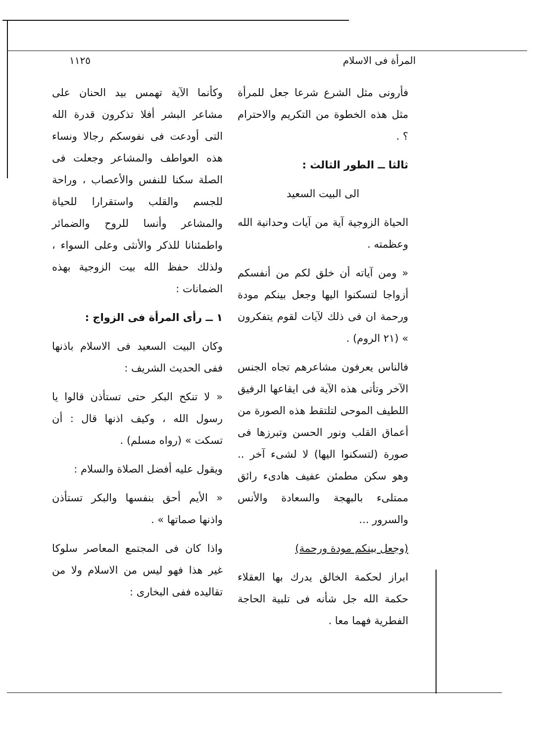المرأة فى الاسلام ١١٢٥
فأرونى مثل الشرع شرعا جعل للمرأة مثل هذه الخطوة من التكريم والاحترام ؟ .
ثالثا ــ الطور الثالث :
الى البيت السعيد
الحياة الزوجية آية من آيات وحدانية الله وعظمته .
« ومن آياته أن خلق لكم من أنفسكم أزواجا لتسكنوا اليها وجعل بينكم مودة ورحمة ان فى ذلك لآيات لقوم يتفكرون » (٢١ الروم) .
فالناس يعرفون مشاعرهم تجاه الجنس الآخر وتأتى هذه الآية فى ايقاعها الرفيق اللطيف الموحى لتلتقط هذه الصورة من أعماق القلب ونور الحسن وتبرزها فى صورة (لتسكنوا اليها) لا لشىء آخر .. وهو سكن مطمئن عفيف هادىء رائق ممتلىء بالبهجة والسعادة والأنس والسرور ...
(وجعل بينكم مودة ورحمة)
ابراز لحكمة الخالق يدرك بها العقلاء حكمة الله جل شأنه فى تلبية الحاجة الفطرية فهما معا .
وكأنما الآية تهمس بيد الحنان على مشاعر البشر أفلا تذكرون قدرة الله التى أودعت فى نفوسكم رجالا ونساء هذه العواطف والمشاعر وجعلت فى الصلة سكنا للنفس والأعصاب ، وراحة للجسم والقلب واستقرارا للحياة والمشاعر وأنسا للروح والضمائر واطمئنانا للذكر والأنثى وعلى السواء ، ولذلك حفظ الله بيت الزوجية بهذه الضمانات :
١ ــ رأى المرأة فى الزواج :
وكان البيت السعيد فى الاسلام باذنها ففى الحديث الشريف :
« لا تنكح البكر حتى تستأذن قالوا يا رسول الله ، وكيف اذنها قال : أن تسكت » (رواه مسلم) .
ويقول عليه أفضل الصلاة والسلام :
« الأيم أحق بنفسها والبكر تستأذن واذنها صماتها » .
واذا كان فى المجتمع المعاصر سلوكا غير هذا فهو ليس من الاسلام ولا من تقاليده ففى البخارى :